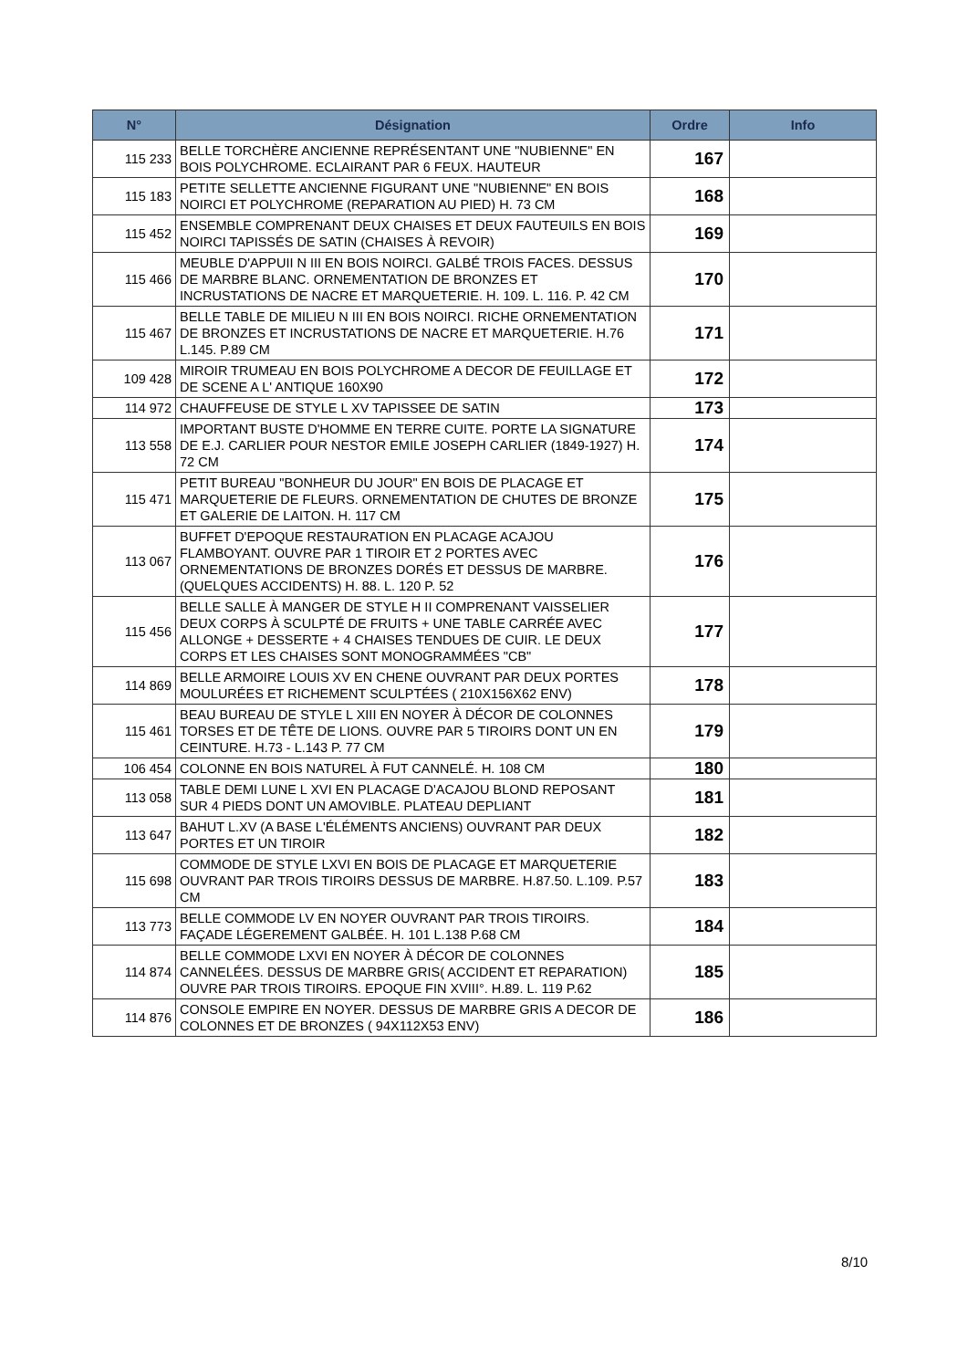| N° | Désignation | Ordre | Info |
| --- | --- | --- | --- |
| 115 233 | BELLE TORCHÈRE ANCIENNE REPRÉSENTANT UNE "NUBIENNE" EN BOIS POLYCHROME. ECLAIRANT PAR 6 FEUX. HAUTEUR | 167 | |
| 115 183 | PETITE SELLETTE ANCIENNE FIGURANT UNE "NUBIENNE" EN BOIS NOIRCI ET POLYCHROME (REPARATION AU PIED) H. 73 CM | 168 | |
| 115 452 | ENSEMBLE COMPRENANT DEUX CHAISES ET DEUX FAUTEUILS EN BOIS NOIRCI TAPISSÉS DE SATIN (CHAISES À REVOIR) | 169 | |
| 115 466 | MEUBLE D'APPUII N III EN BOIS NOIRCI. GALBÉ TROIS FACES. DESSUS DE MARBRE BLANC. ORNEMENTATION DE BRONZES ET INCRUSTATIONS DE NACRE ET MARQUETERIE. H. 109. L. 116. P. 42 CM | 170 | |
| 115 467 | BELLE TABLE DE MILIEU N III EN BOIS NOIRCI. RICHE ORNEMENTATION DE BRONZES ET INCRUSTATIONS DE NACRE ET MARQUETERIE. H.76 L.145. P.89 CM | 171 | |
| 109 428 | MIROIR TRUMEAU EN BOIS POLYCHROME A DECOR DE FEUILLAGE ET DE SCENE A L' ANTIQUE 160X90 | 172 | |
| 114 972 | CHAUFFEUSE DE STYLE L XV TAPISSEE DE SATIN | 173 | |
| 113 558 | IMPORTANT BUSTE D'HOMME EN TERRE CUITE. PORTE LA SIGNATURE DE E.J. CARLIER POUR NESTOR EMILE JOSEPH CARLIER (1849-1927) H. 72 CM | 174 | |
| 115 471 | PETIT BUREAU "BONHEUR DU JOUR" EN BOIS DE PLACAGE ET MARQUETERIE DE FLEURS. ORNEMENTATION DE CHUTES DE BRONZE ET GALERIE DE LAITON. H. 117 CM | 175 | |
| 113 067 | BUFFET D'EPOQUE RESTAURATION EN PLACAGE ACAJOU FLAMBOYANT. OUVRE PAR 1 TIROIR ET 2 PORTES AVEC ORNEMENTATIONS DE BRONZES DORÉS ET DESSUS DE MARBRE.(QUELQUES ACCIDENTS) H. 88. L. 120 P. 52 | 176 | |
| 115 456 | BELLE SALLE À MANGER DE STYLE H II COMPRENANT VAISSELIER DEUX CORPS À SCULPTÉ DE FRUITS + UNE TABLE CARRÉE AVEC ALLONGE + DESSERTE + 4 CHAISES TENDUES DE CUIR. LE DEUX CORPS ET LES CHAISES SONT MONOGRAMMÉES "CB" | 177 | |
| 114 869 | BELLE ARMOIRE LOUIS XV EN CHENE OUVRANT PAR DEUX PORTES MOULURÉES ET RICHEMENT SCULPTÉES ( 210X156X62 ENV) | 178 | |
| 115 461 | BEAU BUREAU DE STYLE L XIII EN NOYER À DÉCOR DE COLONNES TORSES ET DE TÊTE DE LIONS. OUVRE PAR 5 TIROIRS DONT UN EN CEINTURE. H.73 - L.143 P. 77 CM | 179 | |
| 106 454 | COLONNE EN BOIS NATUREL À FUT CANNELÉ. H. 108 CM | 180 | |
| 113 058 | TABLE DEMI LUNE L XVI EN PLACAGE D'ACAJOU BLOND REPOSANT SUR 4 PIEDS DONT UN AMOVIBLE. PLATEAU DEPLIANT | 181 | |
| 113 647 | BAHUT L.XV (A BASE L'ÉLÉMENTS ANCIENS) OUVRANT PAR DEUX PORTES ET UN TIROIR | 182 | |
| 115 698 | COMMODE DE STYLE LXVI EN BOIS DE PLACAGE ET MARQUETERIE OUVRANT PAR TROIS TIROIRS DESSUS DE MARBRE. H.87.50. L.109. P.57 CM | 183 | |
| 113 773 | BELLE COMMODE LV EN NOYER OUVRANT PAR TROIS TIROIRS. FAÇADE LÉGEREMENT GALBÉE. H. 101 L.138 P.68 CM | 184 | |
| 114 874 | BELLE COMMODE LXVI EN NOYER À DÉCOR DE COLONNES CANNELÉES. DESSUS DE MARBRE GRIS( ACCIDENT ET REPARATION) OUVRE PAR TROIS TIROIRS. EPOQUE FIN XVIII°. H.89. L. 119 P.62 | 185 | |
| 114 876 | CONSOLE EMPIRE EN NOYER. DESSUS DE MARBRE GRIS A DECOR DE COLONNES ET DE BRONZES ( 94X112X53 ENV) | 186 | |
8/10